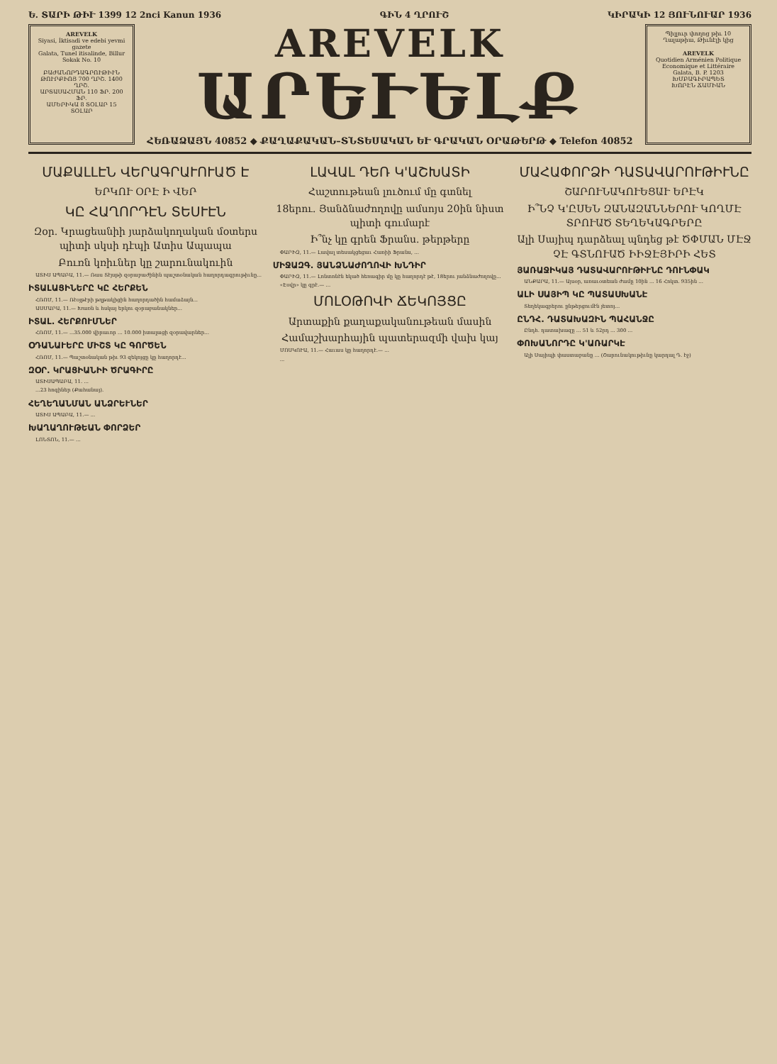Ե. ՏԱՐԻ ԹԻՒ 1399 12 2nci Kanun 1936 ԳԻՆ 4 ՂՐՈՒՇ ԿԻՐԱԿԻ 12 ՅՈՒՆՈՒԱՐ 1936
AREVELK
Siyasi, İktisadi ve edebi yevmi gazete
Galata, Tunel itisalinde, Billur Sokak No. 10
ԲԱԺԱՆՈՐԴԱԳՐՈՒԹԻՒՆ
ԹՈՒՐՔԻՈՅ 700 ՂՐՇ. 1400 ՂՐՇ.
ԱՐՏԱՍԱՀՄԱՆ 110 ՖՐ. 200 ՖՐ.
ԱՄԵՐԻԿԱ 8 ՏՕԼԱՐ 15 ՏՕԼԱՐ
AREVELK
ԱՐԵՒԵԼՔ
ՀԵՌԱՁԱՅՆ 40852 ◆ ՔԱՂԱՔԱԿԱՆ–ՏՆՏԵՍԱԿԱՆ ԵՒ ԳՐԱԿԱՆ ՕՐԱԹԵՐԹ ◆ Telefon 40852
Պիլլուր փողոց թիւ 10
Ղալաթիա, Թիւնէլի կից
AREVELK
Quotidien Arménien Politique Economique et Littéraire
Galata, B. P. 1203
ԽՄԲԱԳԻՐԱՊԵՏ
ԽՈՐԷՆ ՃԱՄԻԱՆ
ՄԱՔԱԼԼԷՆ ՎԵՐԱԳՐԱՒՈՒԱԾ Է
ԵՐԿՈՒ ՕՐԷ Ի ՎԵՐ
ԿԸ ՀԱՂՈՐԴԷՆ ՏԵՍՒԷՆ
Զօր. Կրացեանիի յարձակողական մօտերս պիտի սկսի դէպի Ատիս Ապապա
Բուռն կռիւներ կը շարունակուին
ԱՏԻՍ ԱՊԱԲԱ, 11.— Ռաս Տէյսթի զօրաբաժինին պաշտօնական հաղորդագրութիւնը...
ԻՏԱԼԱՑԻՆԵՐԸ ԿԸ ՀԵՐՔԵՆ
ՀՌՈՄ, 11.— Ռէօյթէրի թղթակիցին հաղորդածին համաձայն...
ԱՍՄԱՐԱ, 11.— Խառն և հսկայ երկու զօրաբանակներ...
ԻՏԱԼ. ՀԵՐՔՈՒՄՆԵՐ
ՀՌՈՄ, 11.— ...35.000 վիրաւոր ... 10.000 իտալացի զօրավարներ...
ՕԴԱՆԱՒԵՐԸ ՄԻՇՏ ԿԸ ԳՈՐԾԵՆ
ՀՌՈՄ, 11.— Պաշտօնական թիւ 93 զեկոյցը կը հաղորդէ...
ԶՕՐ. ԿՐԱՑԻԱՆԻԻ ԾՐԱԳԻՐԸ
ԱՏԻՍԱՊԱԲԱ, 11. ...
...23 հոգիներ (Քահանայ).
ՀԵՂԵՂԱՆՄԱՆ ԱՆՁՐԵՒՆԵՐ
ԱՏԻՍ ԱՊԱԲԱ, 11.— ...
ԽԱՂԱՂՈՒԹԵԱՆ ՓՈՐՁԵՐ
ԼՈՆՏՈՆ, 11.— ...
ԼԱՎԱԼ ԴԵՌ Կ'ԱՇԽԱՏԻ
Հաշտութեան լուծում մը գտնել
18երու. Յանձնաժողովը ամսոյս 20ին նիստ պիտի գումարէ
Ի՞նչ կը գրեն Ֆրանս. թերթերը
ՓԱՐԻԶ, 11.— Լավալ տեսակցեցաւ Հառիի Ֆրանս, ...
ՄԻՋԱԶԳ. ՅԱՆՁՆԱԺՈՂՈՎԻ ԽՆԴԻՐ
ՓԱՐԻԶ, 11.— Լոնտոնէն եկած հեռագիր մը կը հաղորդէ թէ, 18երու յանձնաժողովը...
«Էօվր» կը գրէ.— ...
ՄՈԼՕԹՈՎԻ ՃԵԿՈՅՑԸ
Արտաքին քաղաքականութեան մասին
Համաշխարհային պատերազմի վախ կայ
ՄՈՍԿՈՒԱ, 11.— Հաւաս կը հաղորդէ.— ...
...
ՄԱՀԱՓՈՐՁԻ ԴԱՏԱՎԱՐՈՒԹԻՒՆԸ
ՇԱՐՈՒՆԱԿՈՒԵՑԱՒ ԵՐԷԿ
Ի՞ՆՉ Կ'ԸՍԵՆ ԶԱՆԱԶԱՆՆԵՐՈՒ ԿՈՂՄԷ ՏՐՈՒԱԾ ՏԵՂԵԿԱԳՐԵՐԸ
Ալի Սայիպ դարձեալ պնդեց թէ ԾՓՄԱՆ ՄԷՋ ՉԷ ԳՏՆՈՒԱԾ ԻԻՋԷՅԻՐԻ ՀԵՏ
ՅԱՌԱՋԻԿԱՅ ԴԱՏԱՎԱՐՈՒԹԻՒՆԸ ԴՈՒՆՓԱԿ
ԱՆՔԱՐԱ, 11.— Այսօր, առաւօտեան ժամը 10ին ... 16 Հոկտ. 935ին ...
ԱԼԻ ՍԱՅԻՊ ԿԸ ՊԱՏԱՍԽԱՆԷ
Տեղեկագրերու ընթերցումէն յետոյ...
ԸՆԴՀ. ԴԱՏԱԽԱԶԻՆ ՊԱՀԱՆՋԸ
Ընդհ. դատախազը ... 51 և 52րդ ... 300 ...
ՓՈԽԱՆՈՐԴԸ Կ'ԱՌԱՐԿԷ
Ալի Սայիպի փաստաբանը ... (Շարունակութիւնը կարդալ Դ. էջ)